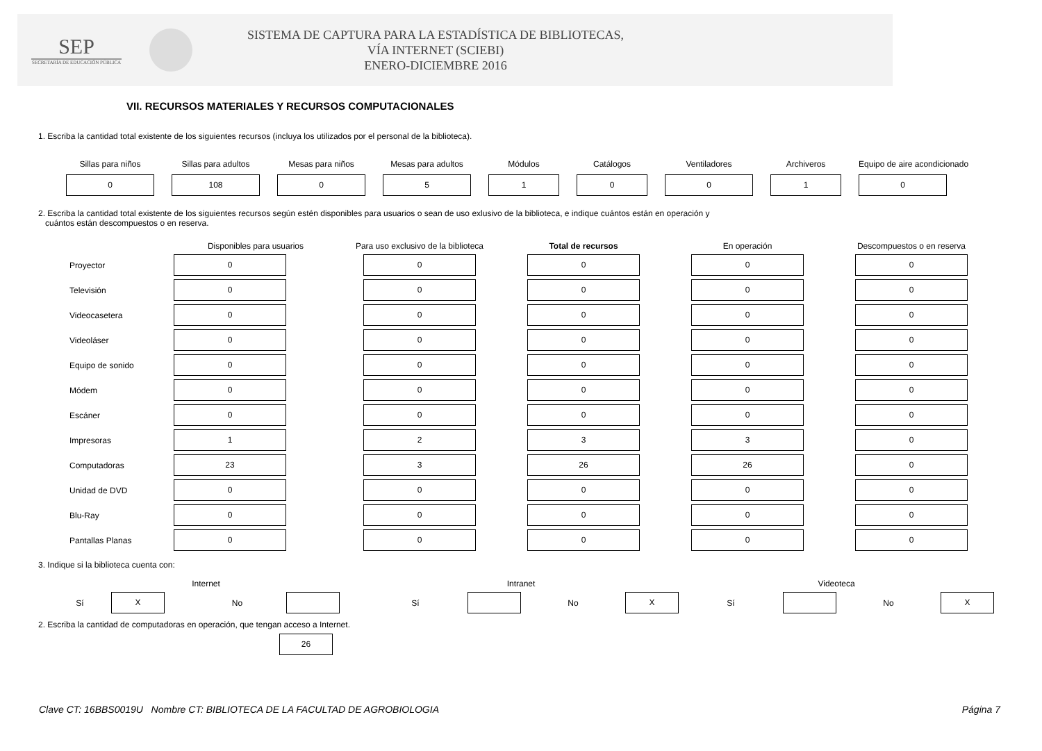SEP
SECRETARÍA DE EDUCACIÓN PÚBLICA
SISTEMA DE CAPTURA PARA LA ESTADÍSTICA DE BIBLIOTECAS,
VÍA INTERNET (SCIEBI)
ENERO-DICIEMBRE 2016
VII. RECURSOS MATERIALES Y RECURSOS COMPUTACIONALES
1. Escriba la cantidad total existente de los siguientes recursos (incluya los utilizados por el personal de la biblioteca).
| Sillas para niños | Sillas para adultos | Mesas para niños | Mesas para adultos | Módulos | Catálogos | Ventiladores | Archiveros | Equipo de aire acondicionado |
| --- | --- | --- | --- | --- | --- | --- | --- | --- |
| 0 | 108 | 0 | 5 | 1 | 0 | 0 | 1 | 0 |
2. Escriba la cantidad total existente de los siguientes recursos según estén disponibles para usuarios o sean de uso exlusivo de la biblioteca, e indique cuántos están en operación y
cuántos están descompuestos o en reserva.
| | Disponibles para usuarios | Para uso exclusivo de la biblioteca | Total de recursos | En operación | Descompuestos o en reserva |
| --- | --- | --- | --- | --- | --- |
| Proyector | 0 | 0 | 0 | 0 | 0 |
| Televisión | 0 | 0 | 0 | 0 | 0 |
| Videocasetera | 0 | 0 | 0 | 0 | 0 |
| Videoláser | 0 | 0 | 0 | 0 | 0 |
| Equipo de sonido | 0 | 0 | 0 | 0 | 0 |
| Módem | 0 | 0 | 0 | 0 | 0 |
| Escáner | 0 | 0 | 0 | 0 | 0 |
| Impresoras | 1 | 2 | 3 | 3 | 0 |
| Computadoras | 23 | 3 | 26 | 26 | 0 |
| Unidad de DVD | 0 | 0 | 0 | 0 | 0 |
| Blu-Ray | 0 | 0 | 0 | 0 | 0 |
| Pantallas Planas | 0 | 0 | 0 | 0 | 0 |
3. Indique si la biblioteca cuenta con:
| Internet | | | | Intranet | | | | Videoteca | | | |
| --- | --- | --- | --- | --- | --- | --- | --- | --- | --- | --- | --- |
| Sí | X | No | | Sí | | No | X | Sí | | No | X |
2. Escriba la cantidad de computadoras en operación, que tengan acceso a Internet.
26
Clave CT: 16BBS0019U Nombre CT: BIBLIOTECA DE LA FACULTAD DE AGROBIOLOGIA Página 7